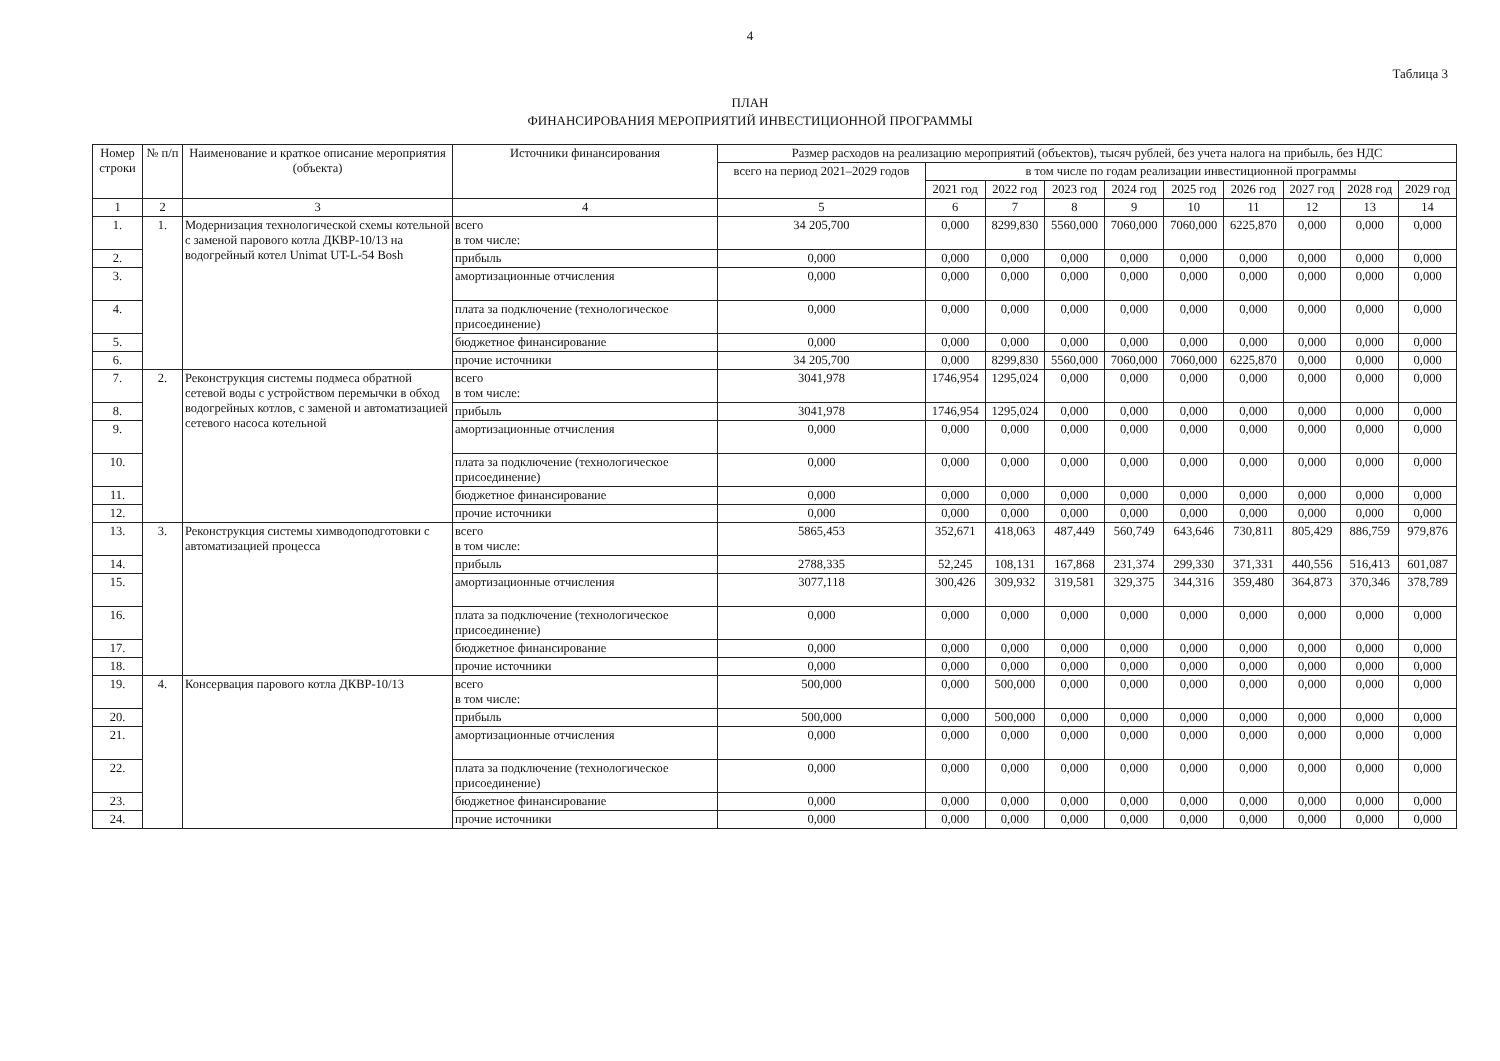4
Таблица 3
ПЛАН
ФИНАНСИРОВАНИЯ МЕРОПРИЯТИЙ ИНВЕСТИЦИОННОЙ ПРОГРАММЫ
| Номер строки | № п/п | Наименование и краткое описание мероприятия (объекта) | Источники финансирования | Размер расходов на реализацию мероприятий (объектов), тысяч рублей, без учета налога на прибыль, без НДС | | | | | | | | | |
| --- | --- | --- | --- | --- | --- | --- | --- | --- | --- | --- | --- | --- | --- |
| | | | | всего на период 2021–2029 годов | в том числе по годам реализации инвестиционной программы | | | | | | | | |
| | | | | | 2021 год | 2022 год | 2023 год | 2024 год | 2025 год | 2026 год | 2027 год | 2028 год | 2029 год |
| 1 | 2 | 3 | 4 | 5 | 6 | 7 | 8 | 9 | 10 | 11 | 12 | 13 | 14 |
| 1. | 1. | Модернизация технологической схемы котельной с заменой парового котла ДКВР-10/13 на водогрейный котел Unimat UT-L-54 Bosh | всего в том числе: | 34 205,700 | 0,000 | 8299,830 | 5560,000 | 7060,000 | 7060,000 | 6225,870 | 0,000 | 0,000 | 0,000 |
| 2. | | | прибыль | 0,000 | 0,000 | 0,000 | 0,000 | 0,000 | 0,000 | 0,000 | 0,000 | 0,000 | 0,000 |
| 3. | | | амортизационные отчисления | 0,000 | 0,000 | 0,000 | 0,000 | 0,000 | 0,000 | 0,000 | 0,000 | 0,000 | 0,000 |
| 4. | | | плата за подключение (технологическое присоединение) | 0,000 | 0,000 | 0,000 | 0,000 | 0,000 | 0,000 | 0,000 | 0,000 | 0,000 | 0,000 |
| 5. | | | бюджетное финансирование | 0,000 | 0,000 | 0,000 | 0,000 | 0,000 | 0,000 | 0,000 | 0,000 | 0,000 | 0,000 |
| 6. | | | прочие источники | 34 205,700 | 0,000 | 8299,830 | 5560,000 | 7060,000 | 7060,000 | 6225,870 | 0,000 | 0,000 | 0,000 |
| 7. | 2. | Реконструкция системы подмеса обратной сетевой воды с устройством перемычки в обход водогрейных котлов, с заменой и автоматизацией сетевого насоса котельной | всего в том числе: | 3041,978 | 1746,954 | 1295,024 | 0,000 | 0,000 | 0,000 | 0,000 | 0,000 | 0,000 | 0,000 |
| 8. | | | прибыль | 3041,978 | 1746,954 | 1295,024 | 0,000 | 0,000 | 0,000 | 0,000 | 0,000 | 0,000 | 0,000 |
| 9. | | | амортизационные отчисления | 0,000 | 0,000 | 0,000 | 0,000 | 0,000 | 0,000 | 0,000 | 0,000 | 0,000 | 0,000 |
| 10. | | | плата за подключение (технологическое присоединение) | 0,000 | 0,000 | 0,000 | 0,000 | 0,000 | 0,000 | 0,000 | 0,000 | 0,000 | 0,000 |
| 11. | | | бюджетное финансирование | 0,000 | 0,000 | 0,000 | 0,000 | 0,000 | 0,000 | 0,000 | 0,000 | 0,000 | 0,000 |
| 12. | | | прочие источники | 0,000 | 0,000 | 0,000 | 0,000 | 0,000 | 0,000 | 0,000 | 0,000 | 0,000 | 0,000 |
| 13. | 3. | Реконструкция системы химводоподготовки с автоматизацией процесса | всего в том числе: | 5865,453 | 352,671 | 418,063 | 487,449 | 560,749 | 643,646 | 730,811 | 805,429 | 886,759 | 979,876 |
| 14. | | | прибыль | 2788,335 | 52,245 | 108,131 | 167,868 | 231,374 | 299,330 | 371,331 | 440,556 | 516,413 | 601,087 |
| 15. | | | амортизационные отчисления | 3077,118 | 300,426 | 309,932 | 319,581 | 329,375 | 344,316 | 359,480 | 364,873 | 370,346 | 378,789 |
| 16. | | | плата за подключение (технологическое присоединение) | 0,000 | 0,000 | 0,000 | 0,000 | 0,000 | 0,000 | 0,000 | 0,000 | 0,000 | 0,000 |
| 17. | | | бюджетное финансирование | 0,000 | 0,000 | 0,000 | 0,000 | 0,000 | 0,000 | 0,000 | 0,000 | 0,000 | 0,000 |
| 18. | | | прочие источники | 0,000 | 0,000 | 0,000 | 0,000 | 0,000 | 0,000 | 0,000 | 0,000 | 0,000 | 0,000 |
| 19. | 4. | Консервация парового котла ДКВР-10/13 | всего в том числе: | 500,000 | 0,000 | 500,000 | 0,000 | 0,000 | 0,000 | 0,000 | 0,000 | 0,000 | 0,000 |
| 20. | | | прибыль | 500,000 | 0,000 | 500,000 | 0,000 | 0,000 | 0,000 | 0,000 | 0,000 | 0,000 | 0,000 |
| 21. | | | амортизационные отчисления | 0,000 | 0,000 | 0,000 | 0,000 | 0,000 | 0,000 | 0,000 | 0,000 | 0,000 | 0,000 |
| 22. | | | плата за подключение (технологическое присоединение) | 0,000 | 0,000 | 0,000 | 0,000 | 0,000 | 0,000 | 0,000 | 0,000 | 0,000 | 0,000 |
| 23. | | | бюджетное финансирование | 0,000 | 0,000 | 0,000 | 0,000 | 0,000 | 0,000 | 0,000 | 0,000 | 0,000 | 0,000 |
| 24. | | | прочие источники | 0,000 | 0,000 | 0,000 | 0,000 | 0,000 | 0,000 | 0,000 | 0,000 | 0,000 | 0,000 |